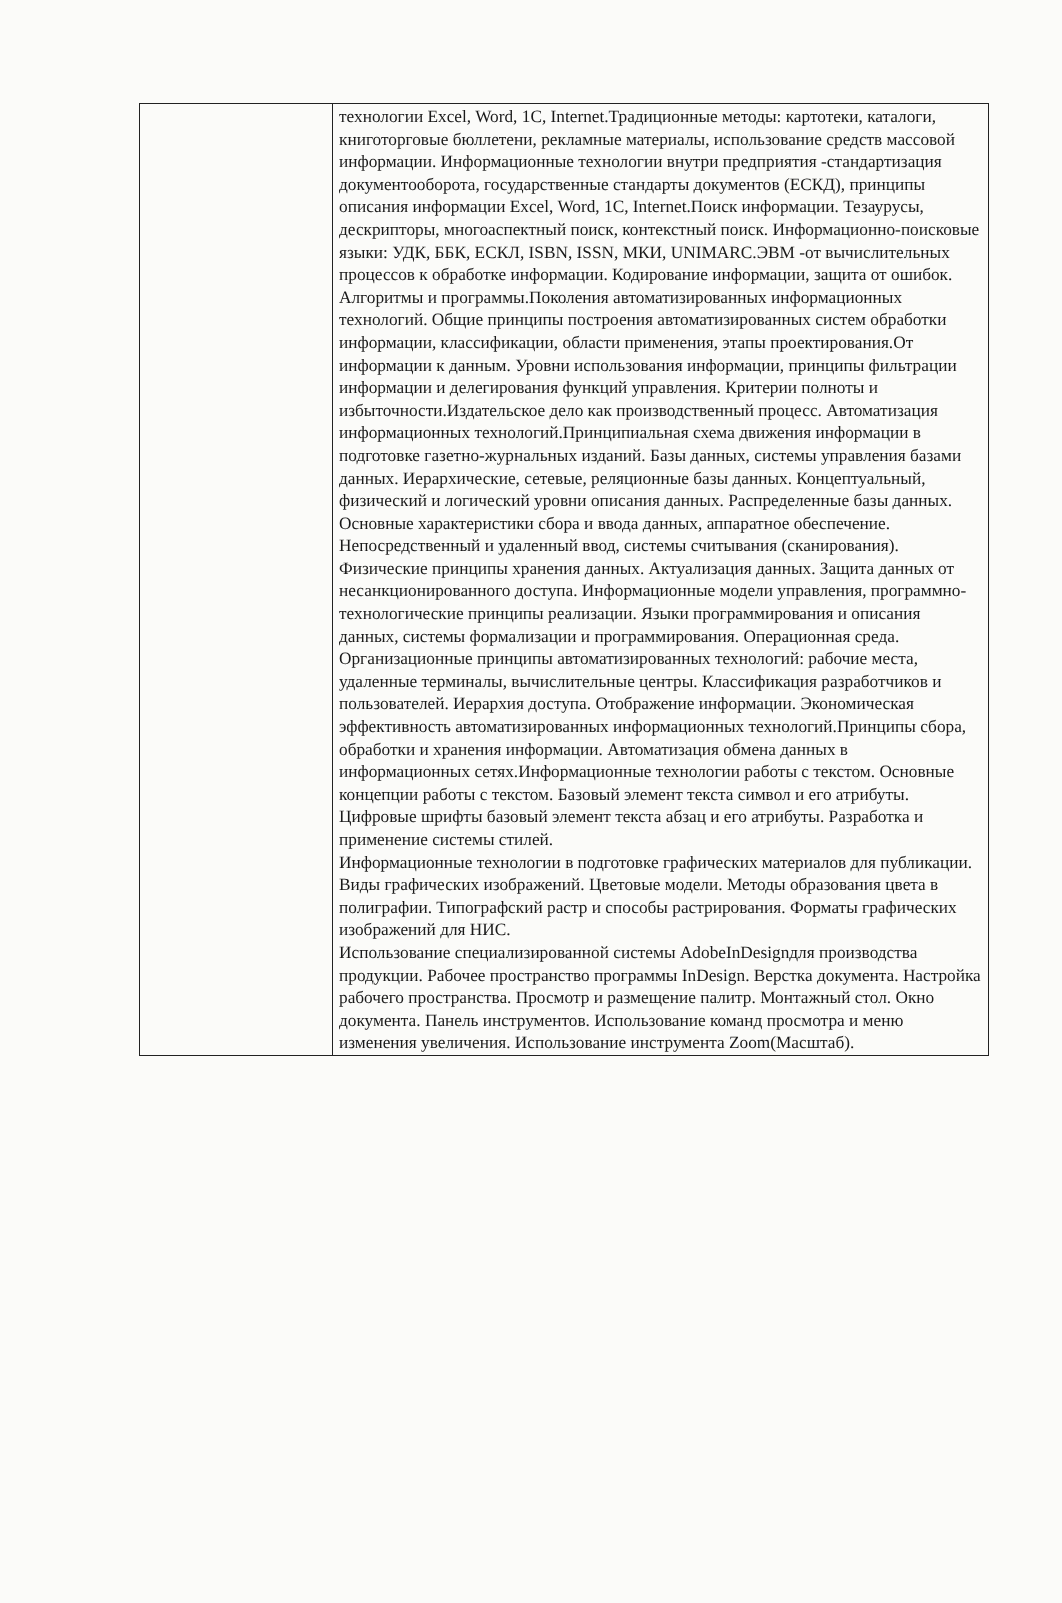| | технологии Excel, Word, 1C, Internet.Традиционные методы: картотеки, каталоги, книготорговые бюллетени, рекламные материалы, использование средств массовой информации. Информационные технологии внутри предприятия -стандартизация документооборота, государственные стандарты документов (ЕСКД), принципы описания информации Excel, Word, 1C, Internet.Поиск информации. Тезаурусы, дескрипторы, многоаспектный поиск, контекстный поиск. Информационно-поисковые языки: УДК, ББК, ЕСКЛ, ISBN, ISSN, МКИ, UNIMARC.ЭВМ -от вычислительных процессов к обработке информации. Кодирование информации, защита от ошибок. Алгоритмы и программы.Поколения автоматизированных информационных технологий. Общие принципы построения автоматизированных систем обработки информации, классификации, области применения, этапы проектирования.От информации к данным. Уровни использования информации, принципы фильтрации информации и делегирования функций управления. Критерии полноты и избыточности.Издательское дело как производственный процесс. Автоматизация информационных технологий.Принципиальная схема движения информации в подготовке газетно-журнальных изданий. Базы данных, системы управления базами данных. Иерархические, сетевые, реляционные базы данных. Концептуальный, физический и логический уровни описания данных. Распределенные базы данных. Основные характеристики сбора и ввода данных, аппаратное обеспечение. Непосредственный и удаленный ввод, системы считывания (сканирования). Физические принципы хранения данных. Актуализация данных. Защита данных от несанкционированного доступа. Информационные модели управления, программно-технологические принципы реализации. Языки программирования и описания данных, системы формализации и программирования. Операционная среда. Организационные принципы автоматизированных технологий: рабочие места, удаленные терминалы, вычислительные центры. Классификация разработчиков и пользователей. Иерархия доступа. Отображение информации. Экономическая эффективность автоматизированных информационных технологий.Принципы сбора, обработки и хранения информации. Автоматизация обмена данных в информационных сетях.Информационные технологии работы с текстом. Основные концепции работы с текстом. Базовый элемент текста символ и его атрибуты. Цифровые шрифты базовый элемент текста абзац и его атрибуты. Разработка и применение системы стилей. Информационные технологии в подготовке графических материалов для публикации. Виды графических изображений. Цветовые модели. Методы образования цвета в полиграфии. Типографский растр и способы растрирования. Форматы графических изображений для НИС. Использование специализированной системы AdobeInDesignдля производства продукции. Рабочее пространство программы InDesign. Верстка документа. Настройка рабочего пространства. Просмотр и размещение палитр. Монтажный стол. Окно документа. Панель инструментов. Использование команд просмотра и меню изменения увеличения. Использование инструмента Zoom(Масштаб). |